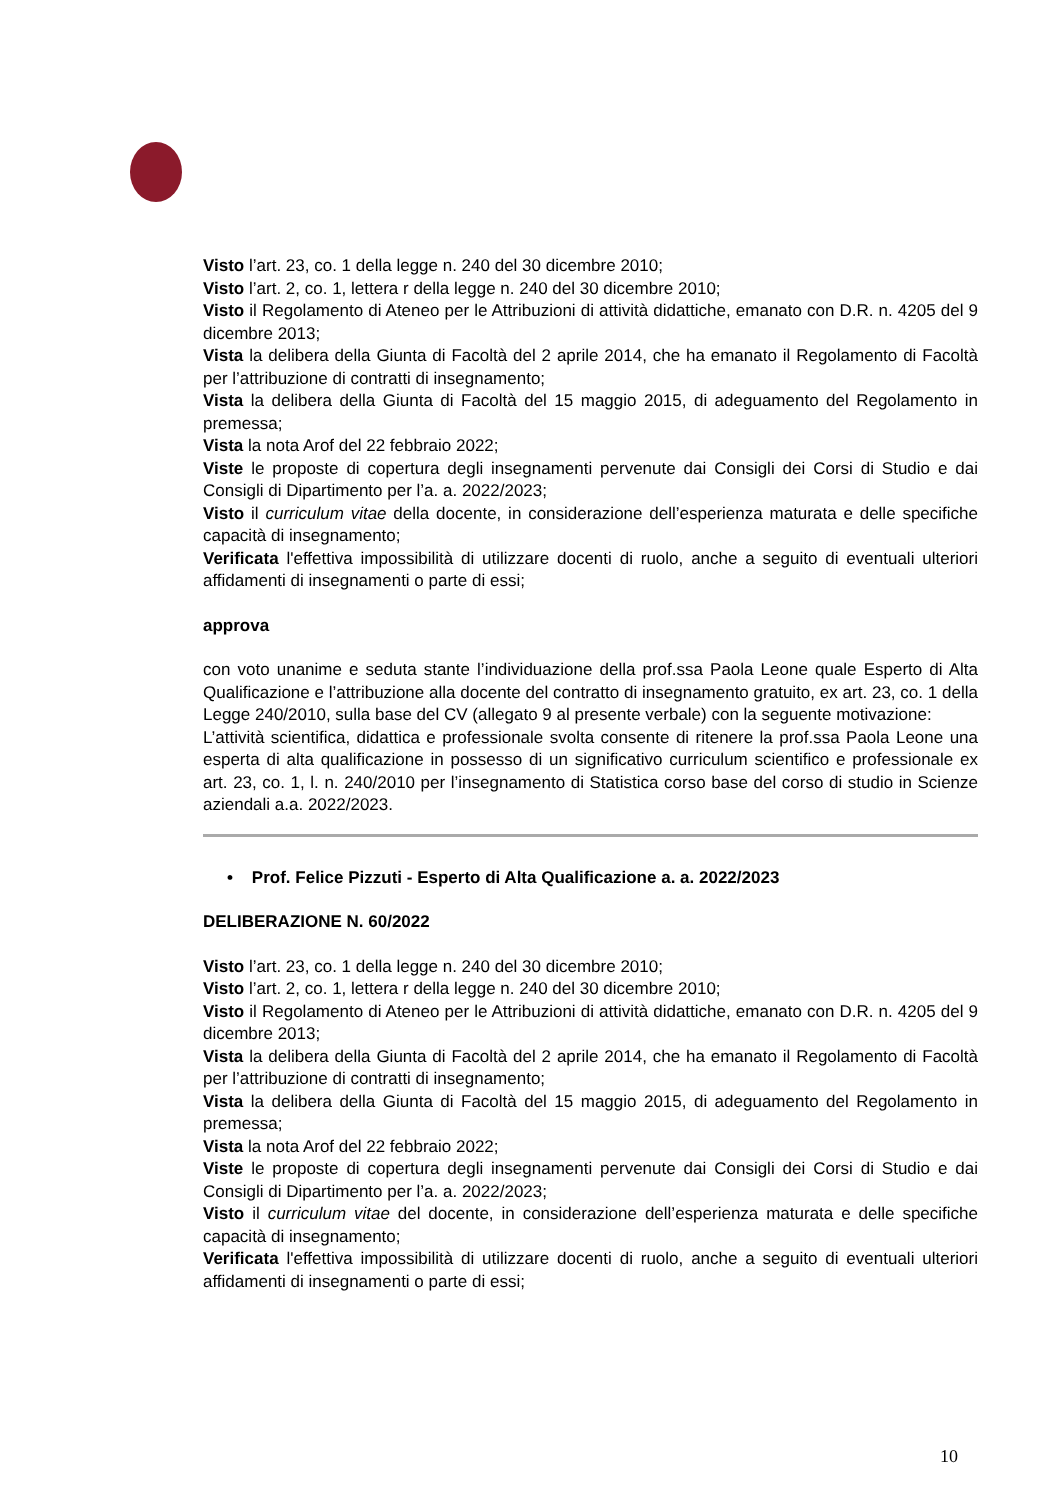Visto l’art. 23, co. 1 della legge n. 240 del 30 dicembre 2010;
Visto l’art. 2, co. 1, lettera r della legge n. 240 del 30 dicembre 2010;
Visto il Regolamento di Ateneo per le Attribuzioni di attività didattiche, emanato con D.R. n. 4205 del 9 dicembre 2013;
Vista la delibera della Giunta di Facoltà del 2 aprile 2014, che ha emanato il Regolamento di Facoltà per l’attribuzione di contratti di insegnamento;
Vista la delibera della Giunta di Facoltà del 15 maggio 2015, di adeguamento del Regolamento in premessa;
Vista la nota Arof del 22 febbraio 2022;
Viste le proposte di copertura degli insegnamenti pervenute dai Consigli dei Corsi di Studio e dai Consigli di Dipartimento per l’a. a. 2022/2023;
Visto il curriculum vitae della docente, in considerazione dell’esperienza maturata e delle specifiche capacità di insegnamento;
Verificata l'effettiva impossibilità di utilizzare docenti di ruolo, anche a seguito di eventuali ulteriori affidamenti di insegnamenti o parte di essi;
approva
con voto unanime e seduta stante l’individuazione della prof.ssa Paola Leone quale Esperto di Alta Qualificazione e l’attribuzione alla docente del contratto di insegnamento gratuito, ex art. 23, co. 1 della Legge 240/2010, sulla base del CV (allegato 9 al presente verbale) con la seguente motivazione:
L’attività scientifica, didattica e professionale svolta consente di ritenere la prof.ssa Paola Leone una esperta di alta qualificazione in possesso di un significativo curriculum scientifico e professionale ex art. 23, co. 1, l. n. 240/2010 per l’insegnamento di Statistica corso base del corso di studio in Scienze aziendali a.a. 2022/2023.
• Prof. Felice Pizzuti - Esperto di Alta Qualificazione a. a. 2022/2023
DELIBERAZIONE N. 60/2022
Visto l’art. 23, co. 1 della legge n. 240 del 30 dicembre 2010;
Visto l’art. 2, co. 1, lettera r della legge n. 240 del 30 dicembre 2010;
Visto il Regolamento di Ateneo per le Attribuzioni di attività didattiche, emanato con D.R. n. 4205 del 9 dicembre 2013;
Vista la delibera della Giunta di Facoltà del 2 aprile 2014, che ha emanato il Regolamento di Facoltà per l’attribuzione di contratti di insegnamento;
Vista la delibera della Giunta di Facoltà del 15 maggio 2015, di adeguamento del Regolamento in premessa;
Vista la nota Arof del 22 febbraio 2022;
Viste le proposte di copertura degli insegnamenti pervenute dai Consigli dei Corsi di Studio e dai Consigli di Dipartimento per l’a. a. 2022/2023;
Visto il curriculum vitae del docente, in considerazione dell’esperienza maturata e delle specifiche capacità di insegnamento;
Verificata l'effettiva impossibilità di utilizzare docenti di ruolo, anche a seguito di eventuali ulteriori affidamenti di insegnamenti o parte di essi;
10